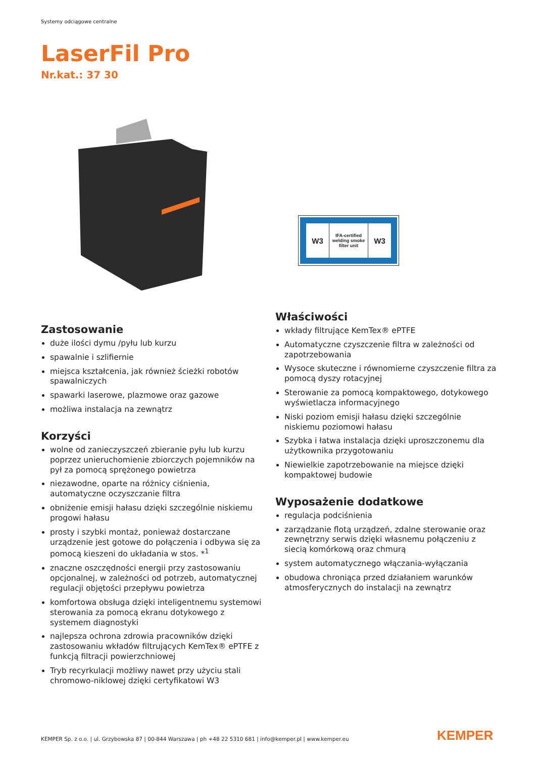Systemy odciągowe centralne
LaserFil Pro
Nr.kat.: 37 30
W3
IFA-certified welding smoke filter unit
W3
Zastosowanie
duże ilości dymu /pyłu lub kurzu
spawalnie i szlifiernie
miejsca kształcenia, jak również ścieżki robotów spawalniczych
spawarki laserowe, plazmowe oraz gazowe
możliwa instalacja na zewnątrz
Korzyści
wolne od zanieczyszczeń zbieranie pyłu lub kurzu poprzez unieruchomienie zbiorczych pojemników na pył za pomocą sprężonego powietrza
niezawodne, oparte na różnicy ciśnienia, automatyczne oczyszczanie filtra
obniżenie emisji hałasu dzięki szczególnie niskiemu progowi hałasu
prosty i szybki montaż, ponieważ dostarczane urządzenie jest gotowe do połączenia i odbywa się za pomocą kieszeni do układania w stos. *<sup>1</sup>
znaczne oszczędności energii przy zastosowaniu opcjonalnej, w zależności od potrzeb, automatycznej regulacji objętości przepływu powietrza
komfortowa obsługa dzięki inteligentnemu systemowi sterowania za pomocą ekranu dotykowego z systemem diagnostyki
najlepsza ochrona zdrowia pracowników dzięki zastosowaniu wkładów filtrujących KemTex® ePTFE z funkcją filtracji powierzchniowej
Tryb recyrkulacji możliwy nawet przy użyciu stali chromowo-niklowej dzięki certyfikatowi W3
Właściwości
wkłady filtrujące KemTex® ePTFE
Automatyczne czyszczenie filtra w zależności od zapotrzebowania
Wysoce skuteczne i równomierne czyszczenie filtra za pomocą dyszy rotacyjnej
Sterowanie za pomocą kompaktowego, dotykowego wyświetlacza informacyjnego
Niski poziom emisji hałasu dzięki szczególnie niskiemu poziomowi hałasu
Szybka i łatwa instalacja dzięki uproszczonemu dla użytkownika przygotowaniu
Niewielkie zapotrzebowanie na miejsce dzięki kompaktowej budowie
Wyposażenie dodatkowe
regulacja podciśnienia
zarządzanie flotą urządzeń, zdalne sterowanie oraz zewnętrzny serwis dzięki własnemu połączeniu z siecią komórkową oraz chmurą
system automatycznego włączania-wyłączania
obudowa chroniąca przed działaniem warunków atmosferycznych do instalacji na zewnątrz
KEMPER Sp. z o.o. | ul. Grzybowska 87 | 00-844 Warszawa | ph +48 22 5310 681 | info@kemper.pl | www.kemper.eu
KEMPER